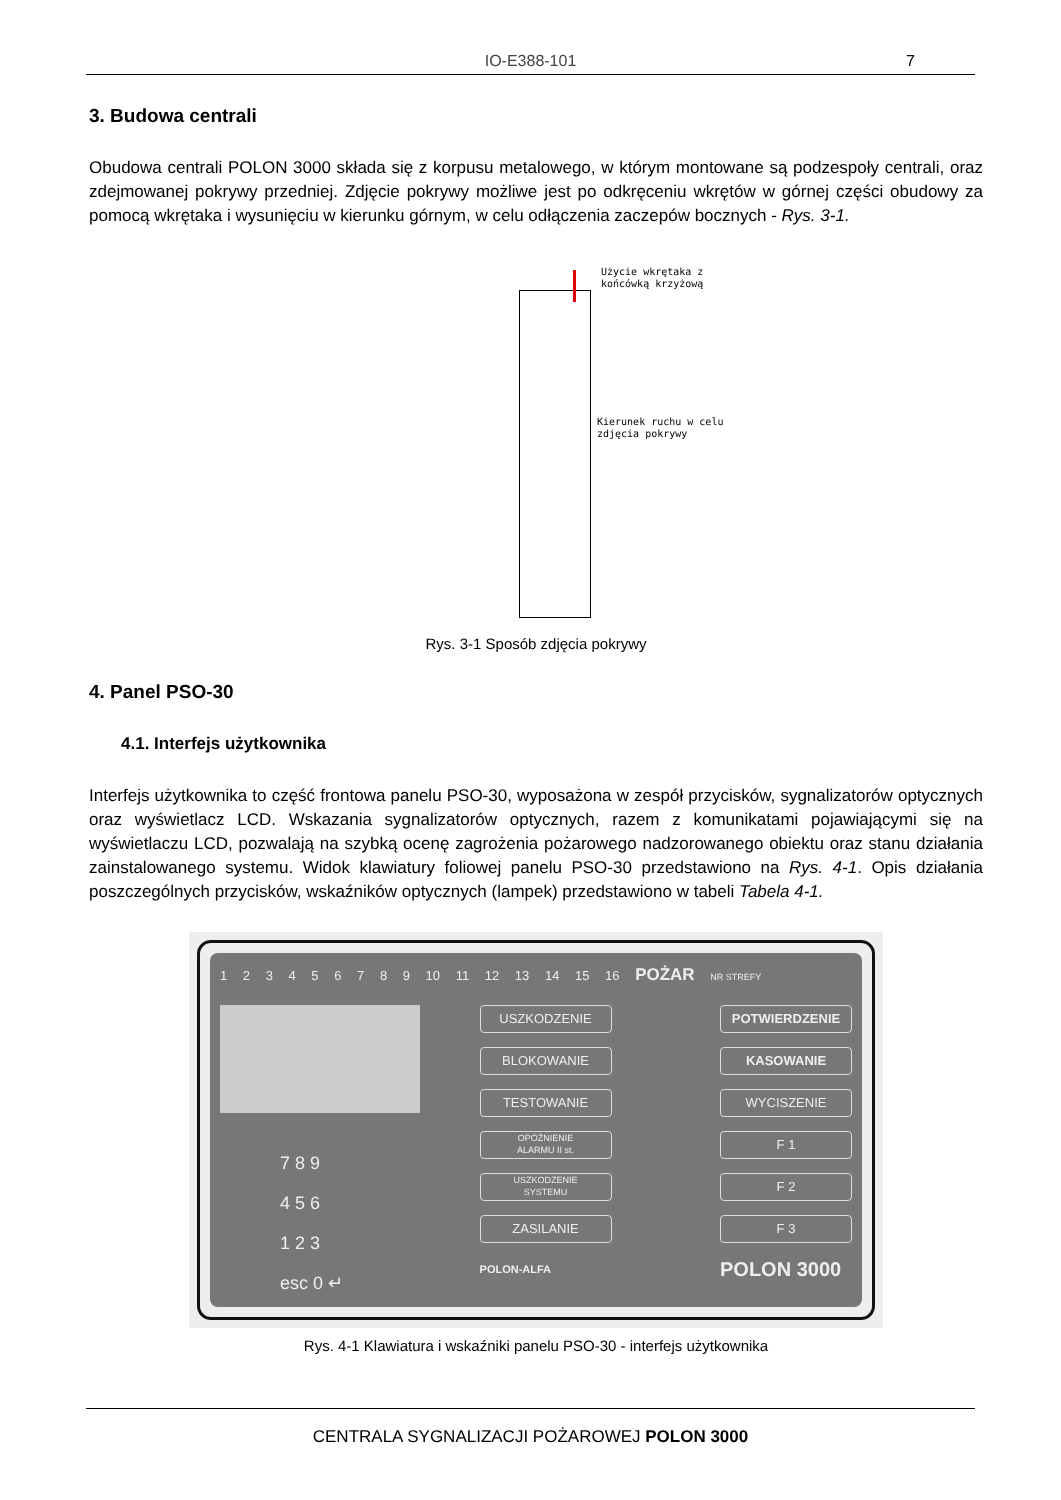IO-E388-101
7
3. Budowa centrali
Obudowa centrali POLON 3000 składa się z korpusu metalowego, w którym montowane są podzespoły centrali, oraz zdejmowanej pokrywy przedniej. Zdjęcie pokrywy możliwe jest po odkręceniu wkrętów w górnej części obudowy za pomocą wkrętaka i wysunięciu w kierunku górnym, w celu odłączenia zaczepów bocznych - Rys. 3-1.
Użycie wkrętaka z
końcówką krzyżową
Kierunek ruchu w celu
zdjęcia pokrywy
Rys. 3-1 Sposób zdjęcia pokrywy
4. Panel PSO-30
4.1. Interfejs użytkownika
Interfejs użytkownika to część frontowa panelu PSO-30, wyposażona w zespół przycisków, sygnalizatorów optycznych oraz wyświetlacz LCD. Wskazania sygnalizatorów optycznych, razem z komunikatami pojawiającymi się na wyświetlaczu LCD, pozwalają na szybką ocenę zagrożenia pożarowego nadzorowanego obiektu oraz stanu działania zainstalowanego systemu. Widok klawiatury foliowej panelu PSO-30 przedstawiono na Rys. 4-1. Opis działania poszczególnych przycisków, wskaźników optycznych (lampek) przedstawiono w tabeli Tabela 4-1.
1 2 3 4 5 6 7 8 9 10 11 12 13 14 15 16 POŻAR NR STREFY
7 8 9
4 5 6
1 2 3
esc 0 ↵
USZKODZENIE
BLOKOWANIE
TESTOWANIE
OPÓŹNIENIE
ALARMU II st.
USZKODZENIE
SYSTEMU
ZASILANIE
POLON-ALFA
POTWIERDZENIE
KASOWANIE
WYCISZENIE
F 1
F 2
F 3
POLON 3000
Rys. 4-1 Klawiatura i wskaźniki panelu PSO-30 - interfejs użytkownika
CENTRALA SYGNALIZACJI POŻAROWEJ POLON 3000